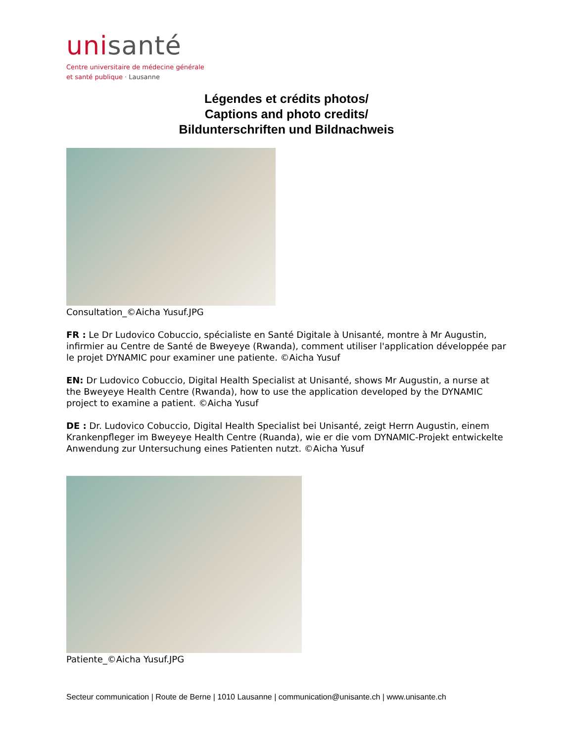unisanté
Centre universitaire de médecine générale
et santé publique · Lausanne
Légendes et crédits photos/
Captions and photo credits/
Bildunterschriften und Bildnachweis
Consultation_©Aicha Yusuf.JPG
FR : Le Dr Ludovico Cobuccio, spécialiste en Santé Digitale à Unisanté, montre à Mr Augustin, infirmier au Centre de Santé de Bweyeye (Rwanda), comment utiliser l'application développée par le projet DYNAMIC pour examiner une patiente. ©Aicha Yusuf
EN: Dr Ludovico Cobuccio, Digital Health Specialist at Unisanté, shows Mr Augustin, a nurse at the Bweyeye Health Centre (Rwanda), how to use the application developed by the DYNAMIC project to examine a patient. ©Aicha Yusuf
DE : Dr. Ludovico Cobuccio, Digital Health Specialist bei Unisanté, zeigt Herrn Augustin, einem Krankenpfleger im Bweyeye Health Centre (Ruanda), wie er die vom DYNAMIC-Projekt entwickelte Anwendung zur Untersuchung eines Patienten nutzt. ©Aicha Yusuf
Patiente_©Aicha Yusuf.JPG
Secteur communication | Route de Berne | 1010 Lausanne | communication@unisante.ch | www.unisante.ch